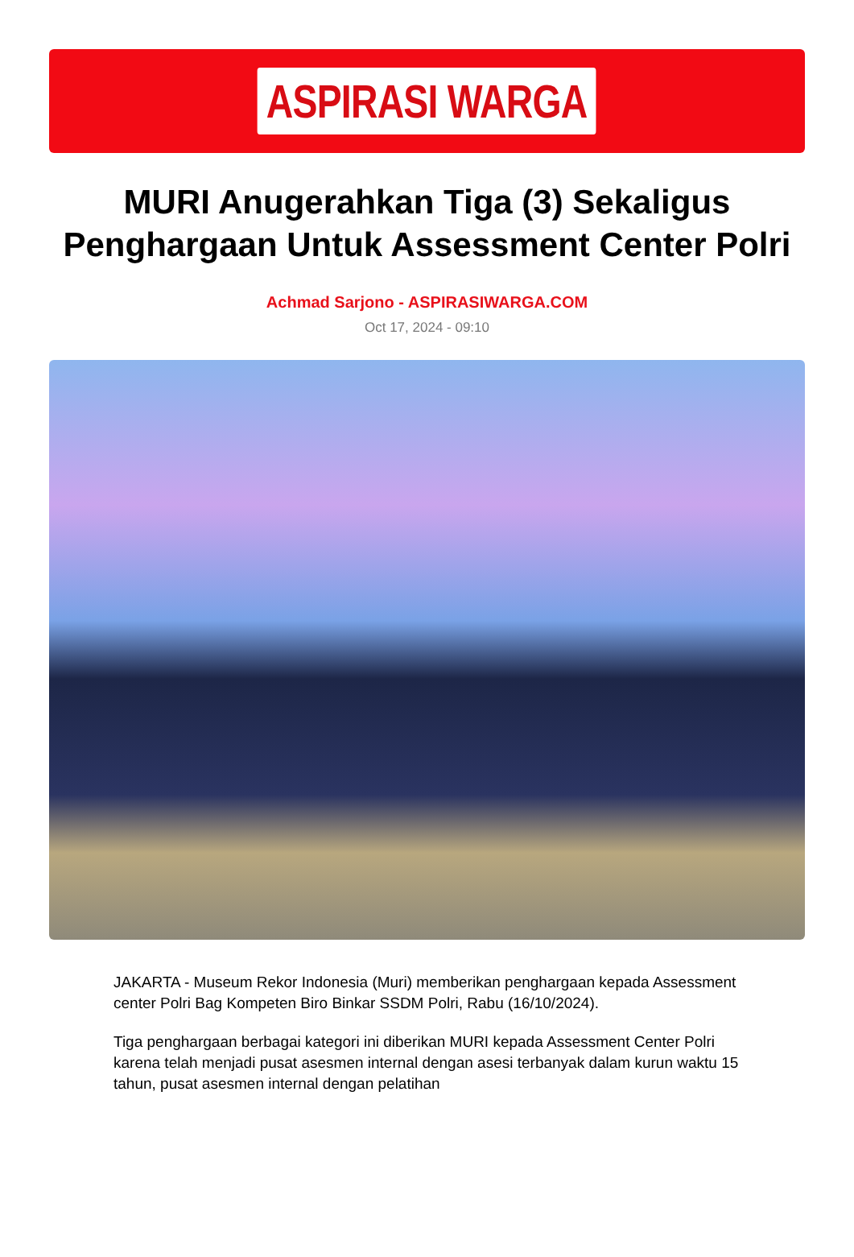ASPIRASI WARGA
MURI Anugerahkan Tiga (3) Sekaligus Penghargaan Untuk Assessment Center Polri
Achmad Sarjono - ASPIRASIWARGA.COM
Oct 17, 2024 - 09:10
JAKARTA - Museum Rekor Indonesia (Muri) memberikan penghargaan kepada Assessment center Polri Bag Kompeten Biro Binkar SSDM Polri, Rabu (16/10/2024).
Tiga penghargaan berbagai kategori ini diberikan MURI kepada Assessment Center Polri karena telah menjadi pusat asesmen internal dengan asesi terbanyak dalam kurun waktu 15 tahun, pusat asesmen internal dengan pelatihan